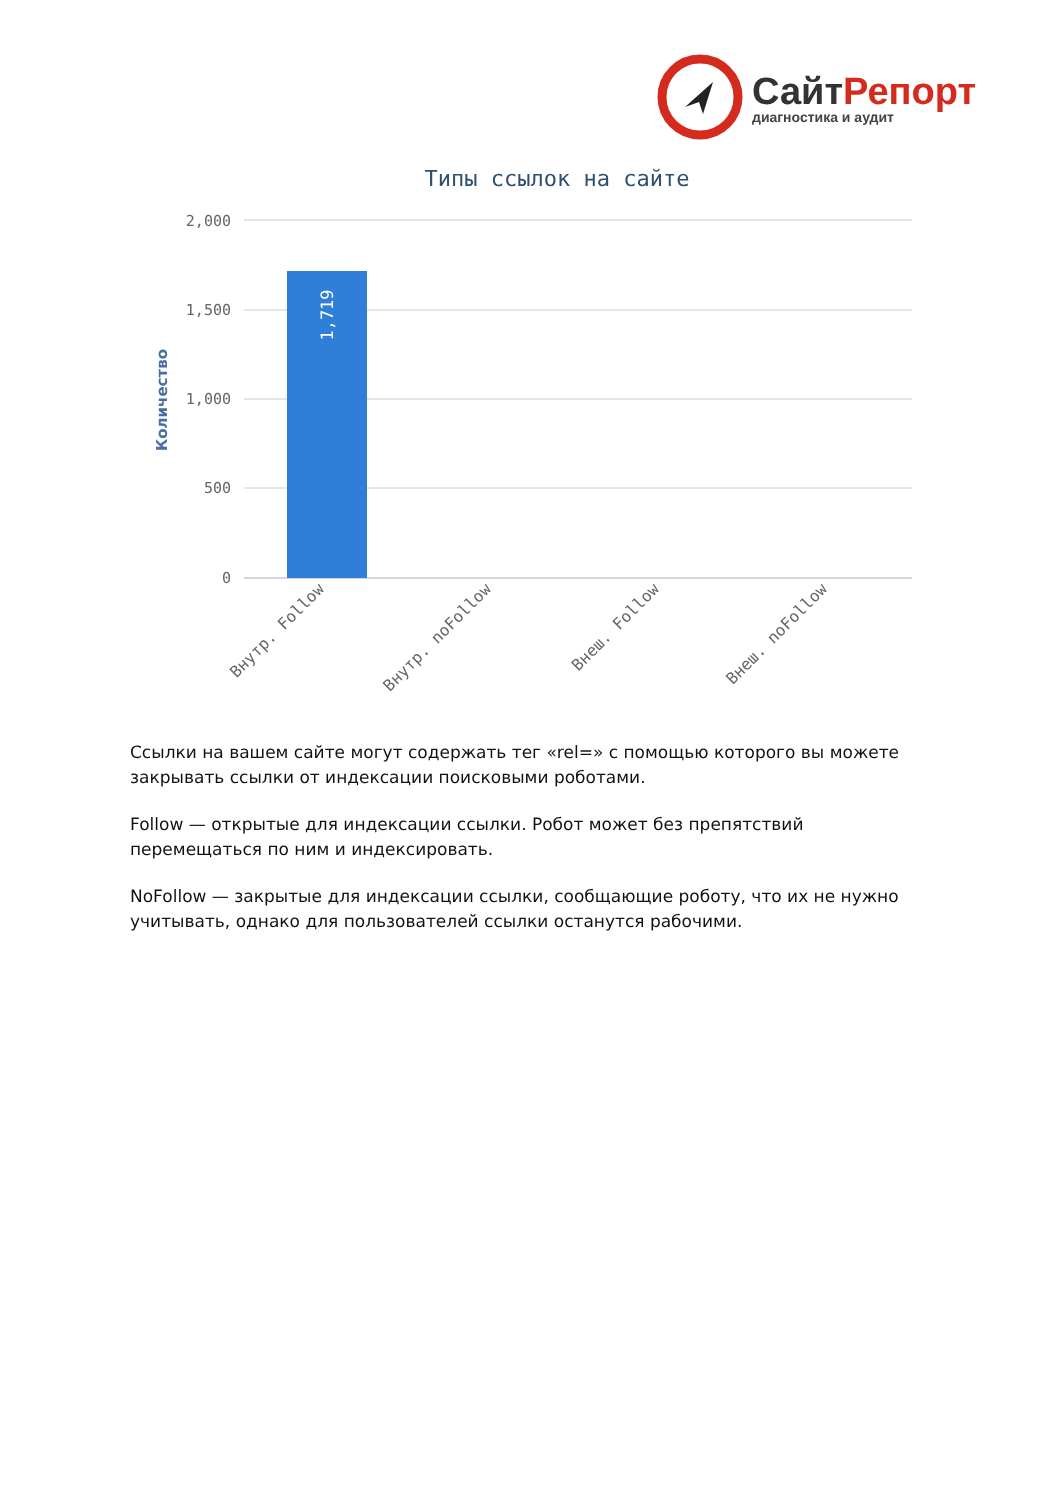СайтРепорт
диагностика и аудит
Типы ссылок на сайте
2,000
1,500
1,000
500
0
Количество
1,719
Внутр. Follow
Внутр. noFollow
Внеш. Follow
Внеш. noFollow
Ссылки на вашем сайте могут содержать тег «rel=» с помощью которого вы можете закрывать ссылки от индексации поисковыми роботами.
Follow — открытые для индексации ссылки. Робот может без препятствий перемещаться по ним и индексировать.
NoFollow — закрытые для индексации ссылки, сообщающие роботу, что их не нужно учитывать, однако для пользователей ссылки останутся рабочими.